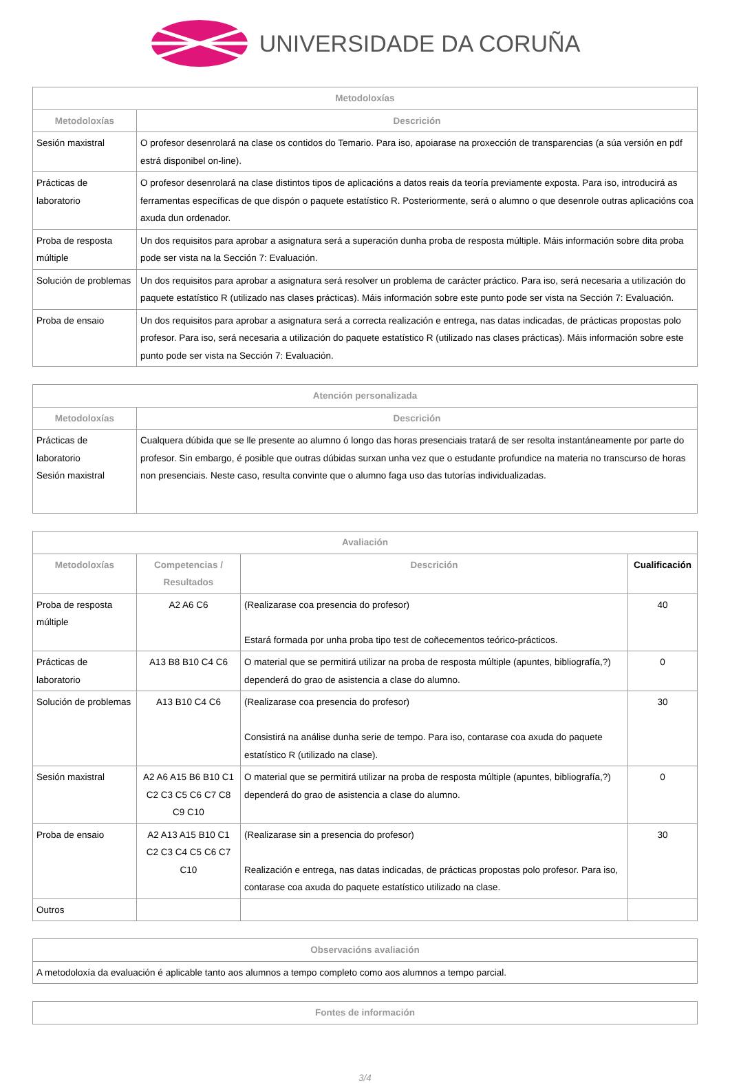UNIVERSIDADE DA CORUÑA
| Metodoloxías | |
| --- | --- |
| Metodoloxías | Descrición |
| Sesión maxistral | O profesor desenrolará na clase os contidos do Temario. Para iso, apoiarase na proxección de transparencias (a súa versión en pdf estrá disponibel on-line). |
| Prácticas de laboratorio | O profesor desenrolará na clase distintos tipos de aplicacións a datos reais da teoría previamente exposta. Para iso, introducirá as ferramentas específicas de que dispón o paquete estatístico R. Posteriormente, será o alumno o que desenrole outras aplicacións coa axuda dun ordenador. |
| Proba de resposta múltiple | Un dos requisitos para aprobar a asignatura será a superación dunha proba de resposta múltiple. Máis información sobre dita proba pode ser vista na la Sección 7: Evaluación. |
| Solución de problemas | Un dos requisitos para aprobar a asignatura será resolver un problema de carácter práctico. Para iso, será necesaria a utilización do paquete estatístico R (utilizado nas clases prácticas). Máis información sobre este punto pode ser vista na Sección 7: Evaluación. |
| Proba de ensaio | Un dos requisitos para aprobar a asignatura será a correcta realización e entrega, nas datas indicadas, de prácticas propostas polo profesor. Para iso, será necesaria a utilización do paquete estatístico R (utilizado nas clases prácticas). Máis información sobre este punto pode ser vista na Sección 7: Evaluación. |
| Atención personalizada | |
| --- | --- |
| Metodoloxías | Descrición |
| Prácticas de laboratorio Sesión maxistral | Cualquera dúbida que se lle presente ao alumno ó longo das horas presenciais tratará de ser resolta instantáneamente por parte do profesor. Sin embargo, é posible que outras dúbidas surxan unha vez que o estudante profundice na materia no transcurso de horas non presenciais. Neste caso, resulta convinte que o alumno faga uso das tutorías individualizadas. |
| Avaliación | | | |
| --- | --- | --- | --- |
| Metodoloxías | Competencias / Resultados | Descrición | Cualificación |
| Proba de resposta múltiple | A2 A6 C6 | (Realizarase coa presencia do profesor) Estará formada por unha proba tipo test de coñecementos teórico-prácticos. | 40 |
| Prácticas de laboratorio | A13 B8 B10 C4 C6 | O material que se permitirá utilizar na proba de resposta múltiple (apuntes, bibliografía,?) dependerá do grao de asistencia a clase do alumno. | 0 |
| Solución de problemas | A13 B10 C4 C6 | (Realizarase coa presencia do profesor) Consistirá na análise dunha serie de tempo. Para iso, contarase coa axuda do paquete estatístico R (utilizado na clase). | 30 |
| Sesión maxistral | A2 A6 A15 B6 B10 C1 C2 C3 C5 C6 C7 C8 C9 C10 | O material que se permitirá utilizar na proba de resposta múltiple (apuntes, bibliografía,?) dependerá do grao de asistencia a clase do alumno. | 0 |
| Proba de ensaio | A2 A13 A15 B10 C1 C2 C3 C4 C5 C6 C7 C10 | (Realizarase sin a presencia do profesor) Realización e entrega, nas datas indicadas, de prácticas propostas polo profesor. Para iso, contarase coa axuda do paquete estatístico utilizado na clase. | 30 |
| Outros | | | |
| Observacións avaliación |
| --- |
| A metodoloxía da evaluación é aplicable tanto aos alumnos a tempo completo como aos alumnos a tempo parcial. |
| Fontes de información |
| --- |
3/4